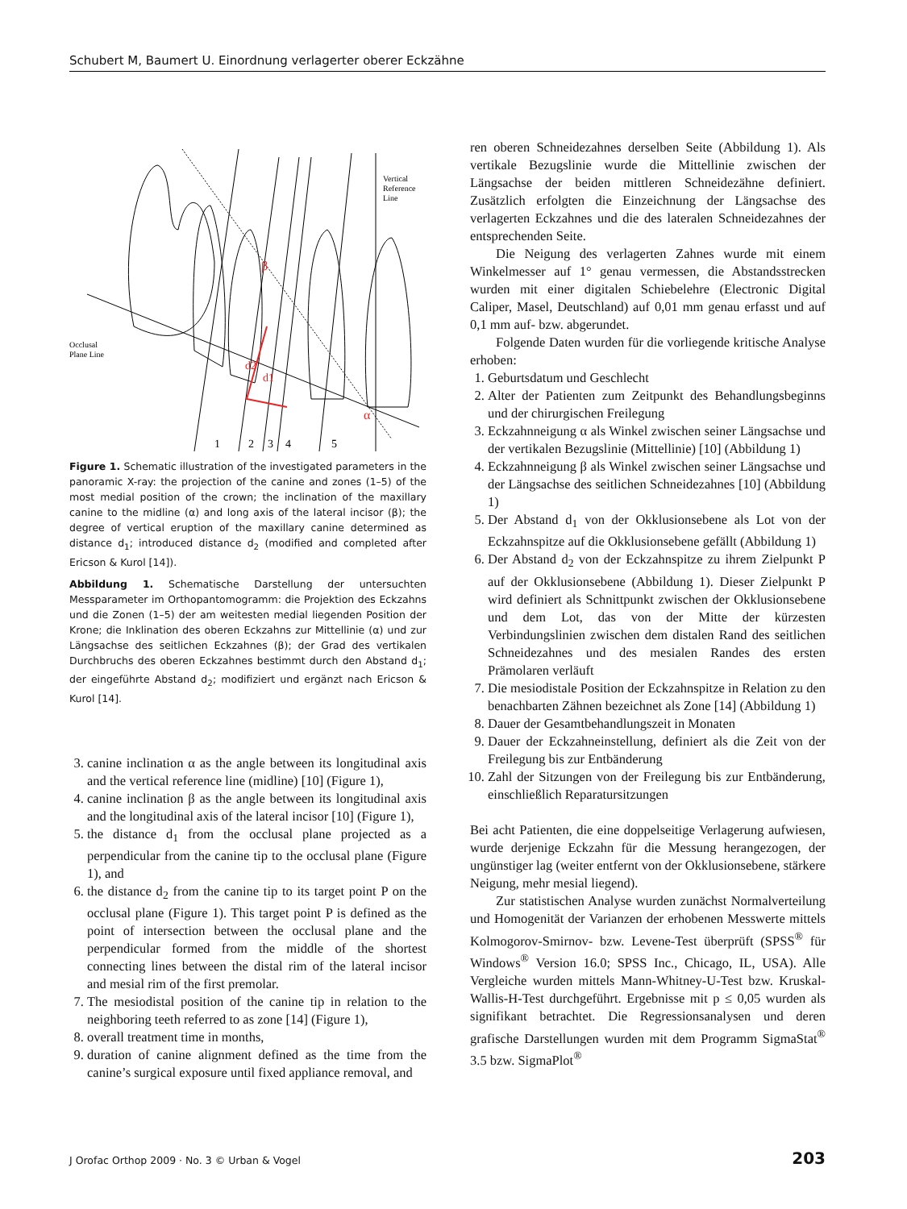Schubert M, Baumert U. Einordnung verlagerter oberer Eckzähne
d2
d1
β
α
Occlusal
Plane Line
Vertical
Reference
Line
1
2
3
4
5
Figure 1. Schematic illustration of the investigated parameters in the panoramic X-ray: the projection of the canine and zones (1–5) of the most medial position of the crown; the inclination of the maxillary canine to the midline (α) and long axis of the lateral incisor (β); the degree of vertical eruption of the maxillary canine determined as distance d<sub>1</sub>; introduced distance d<sub>2</sub> (modified and completed after Ericson & Kurol [14]).
Abbildung 1. Schematische Darstellung der untersuchten Messparameter im Orthopantomogramm: die Projektion des Eckzahns und die Zonen (1–5) der am weitesten medial liegenden Position der Krone; die Inklination des oberen Eckzahns zur Mittellinie (α) und zur Längsachse des seitlichen Eckzahnes (β); der Grad des vertikalen Durchbruchs des oberen Eckzahnes bestimmt durch den Abstand d<sub>1</sub>; der eingeführte Abstand d<sub>2</sub>; modifiziert und ergänzt nach Ericson & Kurol [14].
3. canine inclination α as the angle between its longitudinal axis and the vertical reference line (midline) [10] (Figure 1),
4. canine inclination β as the angle between its longitudinal axis and the longitudinal axis of the lateral incisor [10] (Figure 1),
5. the distance d<sub>1</sub> from the occlusal plane projected as a perpendicular from the canine tip to the occlusal plane (Figure 1), and
6. the distance d<sub>2</sub> from the canine tip to its target point P on the occlusal plane (Figure 1). This target point P is defined as the point of intersection between the occlusal plane and the perpendicular formed from the middle of the shortest connecting lines between the distal rim of the lateral incisor and mesial rim of the first premolar.
7. The mesiodistal position of the canine tip in relation to the neighboring teeth referred to as zone [14] (Figure 1),
8. overall treatment time in months,
9. duration of canine alignment defined as the time from the canine’s surgical exposure until fixed appliance removal, and
ren oberen Schneidezahnes derselben Seite (Abbildung 1). Als vertikale Bezugslinie wurde die Mittellinie zwischen der Längsachse der beiden mittleren Schneidezähne definiert. Zusätzlich erfolgten die Einzeichnung der Längsachse des verlagerten Eckzahnes und die des lateralen Schneidezahnes der entsprechenden Seite.
Die Neigung des verlagerten Zahnes wurde mit einem Winkelmesser auf 1° genau vermessen, die Abstandsstrecken wurden mit einer digitalen Schiebelehre (Electronic Digital Caliper, Masel, Deutschland) auf 0,01 mm genau erfasst und auf 0,1 mm auf- bzw. abgerundet.
Folgende Daten wurden für die vorliegende kritische Analyse erhoben:
1. Geburtsdatum und Geschlecht
2. Alter der Patienten zum Zeitpunkt des Behandlungsbeginns und der chirurgischen Freilegung
3. Eckzahnneigung α als Winkel zwischen seiner Längsachse und der vertikalen Bezugslinie (Mittellinie) [10] (Abbildung 1)
4. Eckzahnneigung β als Winkel zwischen seiner Längsachse und der Längsachse des seitlichen Schneidezahnes [10] (Abbildung 1)
5. Der Abstand d<sub>1</sub> von der Okklusionsebene als Lot von der Eckzahnspitze auf die Okklusionsebene gefällt (Abbildung 1)
6. Der Abstand d<sub>2</sub> von der Eckzahnspitze zu ihrem Zielpunkt P auf der Okklusionsebene (Abbildung 1). Dieser Zielpunkt P wird definiert als Schnittpunkt zwischen der Okklusionsebene und dem Lot, das von der Mitte der kürzesten Verbindungslinien zwischen dem distalen Rand des seitlichen Schneidezahnes und des mesialen Randes des ersten Prämolaren verläuft
7. Die mesiodistale Position der Eckzahnspitze in Relation zu den benachbarten Zähnen bezeichnet als Zone [14] (Abbildung 1)
8. Dauer der Gesamtbehandlungszeit in Monaten
9. Dauer der Eckzahneinstellung, definiert als die Zeit von der Freilegung bis zur Entbänderung
10. Zahl der Sitzungen von der Freilegung bis zur Entbänderung, einschließlich Reparatursitzungen
Bei acht Patienten, die eine doppelseitige Verlagerung aufwiesen, wurde derjenige Eckzahn für die Messung herangezogen, der ungünstiger lag (weiter entfernt von der Okklusionsebene, stärkere Neigung, mehr mesial liegend).
Zur statistischen Analyse wurden zunächst Normalverteilung und Homogenität der Varianzen der erhobenen Messwerte mittels Kolmogorov-Smirnov- bzw. Levene-Test überprüft (SPSS<sup>®</sup> für Windows<sup>®</sup> Version 16.0; SPSS Inc., Chicago, IL, USA). Alle Vergleiche wurden mittels Mann-Whitney-U-Test bzw. Kruskal-Wallis-H-Test durchgeführt. Ergebnisse mit p ≤ 0,05 wurden als signifikant betrachtet. Die Regressionsanalysen und deren grafische Darstellungen wurden mit dem Programm SigmaStat<sup>®</sup> 3.5 bzw. SigmaPlot<sup>®</sup>
J Orofac Orthop 2009 · No. 3 © Urban & Vogel 203